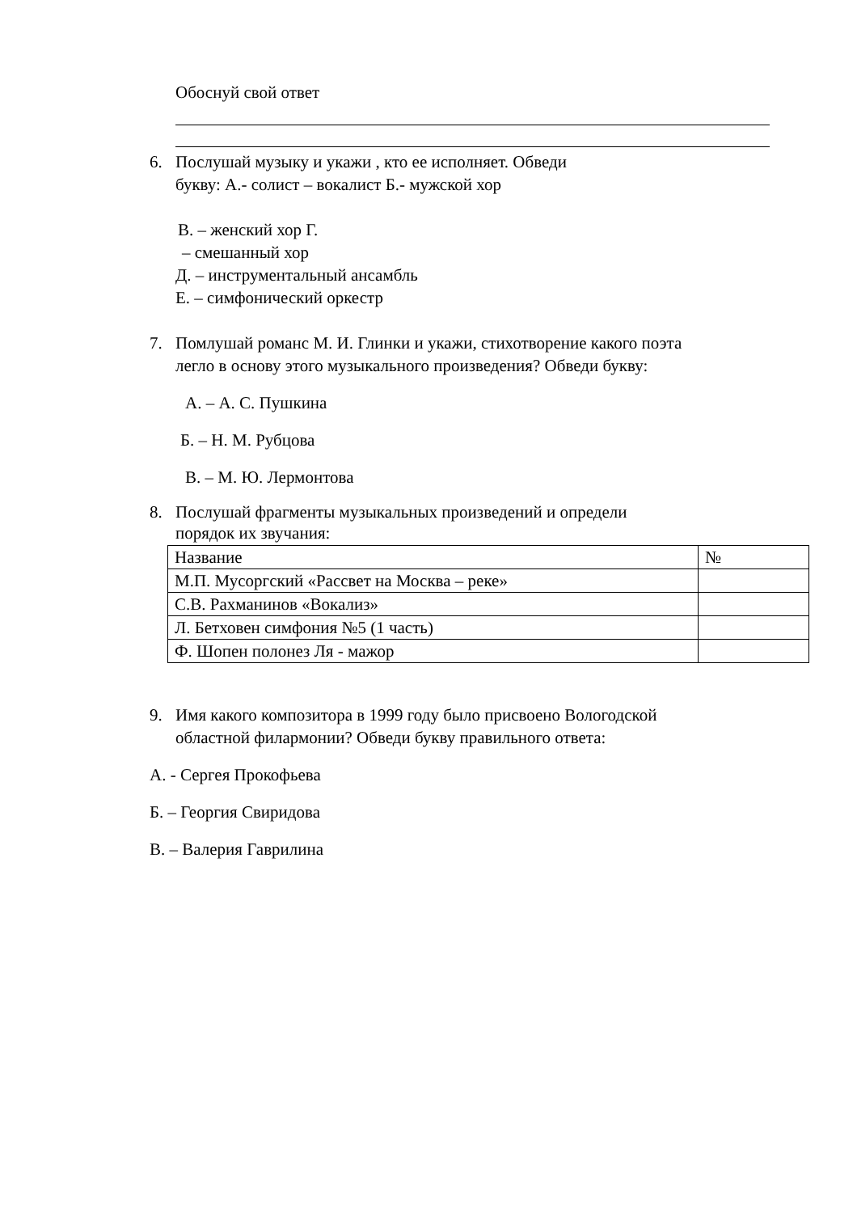Обоснуй свой ответ
6. Послушай музыку и укажи , кто ее исполняет. Обведи
букву: А.- солист – вокалист Б.- мужской хор
В. – женский хор Г.
– смешанный хор
Д. – инструментальный ансамбль
Е. – симфонический оркестр
7. Помлушай романс М. И. Глинки и укажи, стихотворение какого поэта
легло в основу этого музыкального произведения? Обведи букву:
А. – А. С. Пушкина
Б. – Н. М. Рубцова
В. – М. Ю. Лермонтова
8. Послушай фрагменты музыкальных произведений и определи
порядок их звучания:
| Название | № |
| М.П. Мусоргский «Рассвет на Москва – реке» | |
| С.В. Рахманинов «Вокализ» | |
| Л. Бетховен симфония №5 (1 часть) | |
| Ф. Шопен полонез Ля - мажор | |
9. Имя какого композитора в 1999 году было присвоено Вологодской
областной филармонии? Обведи букву правильного ответа:
А. - Сергея Прокофьева
Б. – Георгия Свиридова
В. – Валерия Гаврилина